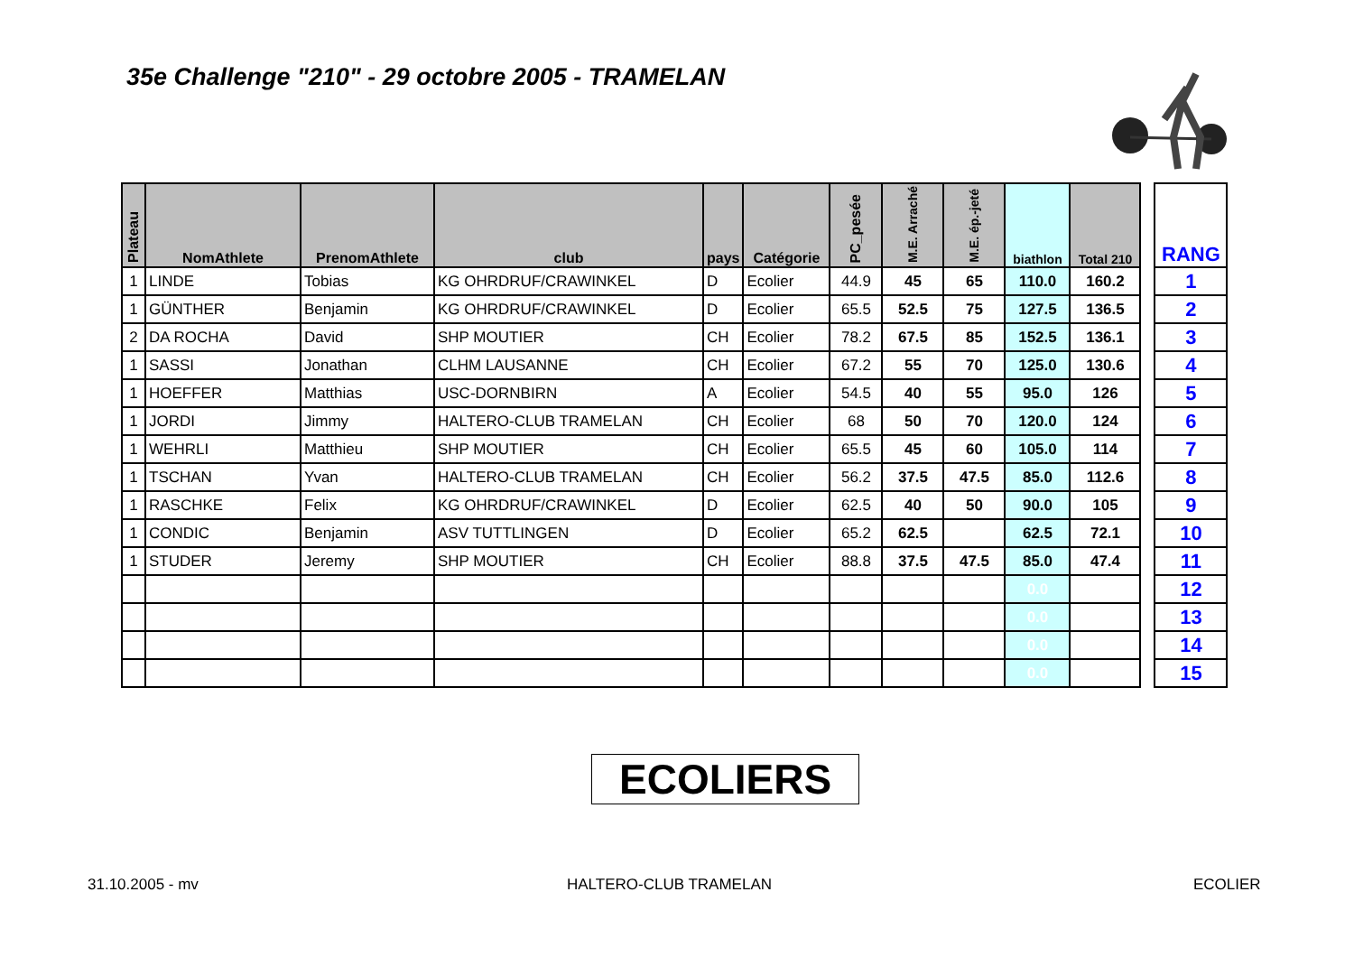35e Challenge "210" - 29 octobre 2005 - TRAMELAN
| Plateau | NomAthlete | PrenomAthlete | club | pays | Catégorie | PC_pesée | M.E. Arraché | M.E. ép.-jeté | biathlon | Total 210 |
| --- | --- | --- | --- | --- | --- | --- | --- | --- | --- | --- |
| 1 | LINDE | Tobias | KG OHRDRUF/CRAWINKEL | D | Ecolier | 44.9 | 45 | 65 | 110.0 | 160.2 |
| 1 | GÜNTHER | Benjamin | KG OHRDRUF/CRAWINKEL | D | Ecolier | 65.5 | 52.5 | 75 | 127.5 | 136.5 |
| 2 | DA ROCHA | David | SHP MOUTIER | CH | Ecolier | 78.2 | 67.5 | 85 | 152.5 | 136.1 |
| 1 | SASSI | Jonathan | CLHM LAUSANNE | CH | Ecolier | 67.2 | 55 | 70 | 125.0 | 130.6 |
| 1 | HOEFFER | Matthias | USC-DORNBIRN | A | Ecolier | 54.5 | 40 | 55 | 95.0 | 126 |
| 1 | JORDI | Jimmy | HALTERO-CLUB TRAMELAN | CH | Ecolier | 68 | 50 | 70 | 120.0 | 124 |
| 1 | WEHRLI | Matthieu | SHP MOUTIER | CH | Ecolier | 65.5 | 45 | 60 | 105.0 | 114 |
| 1 | TSCHAN | Yvan | HALTERO-CLUB TRAMELAN | CH | Ecolier | 56.2 | 37.5 | 47.5 | 85.0 | 112.6 |
| 1 | RASCHKE | Felix | KG OHRDRUF/CRAWINKEL | D | Ecolier | 62.5 | 40 | 50 | 90.0 | 105 |
| 1 | CONDIC | Benjamin | ASV TUTTLINGEN | D | Ecolier | 65.2 | 62.5 | | 62.5 | 72.1 |
| 1 | STUDER | Jeremy | SHP MOUTIER | CH | Ecolier | 88.8 | 37.5 | 47.5 | 85.0 | 47.4 |
| | | | | | | | | | 0.0 | |
| | | | | | | | | | 0.0 | |
| | | | | | | | | | 0.0 | |
| | | | | | | | | | 0.0 | |
| RANG |
| --- |
| 1 |
| 2 |
| 3 |
| 4 |
| 5 |
| 6 |
| 7 |
| 8 |
| 9 |
| 10 |
| 11 |
| 12 |
| 13 |
| 14 |
| 15 |
ECOLIERS
31.10.2005 - mv HALTERO-CLUB TRAMELAN ECOLIER